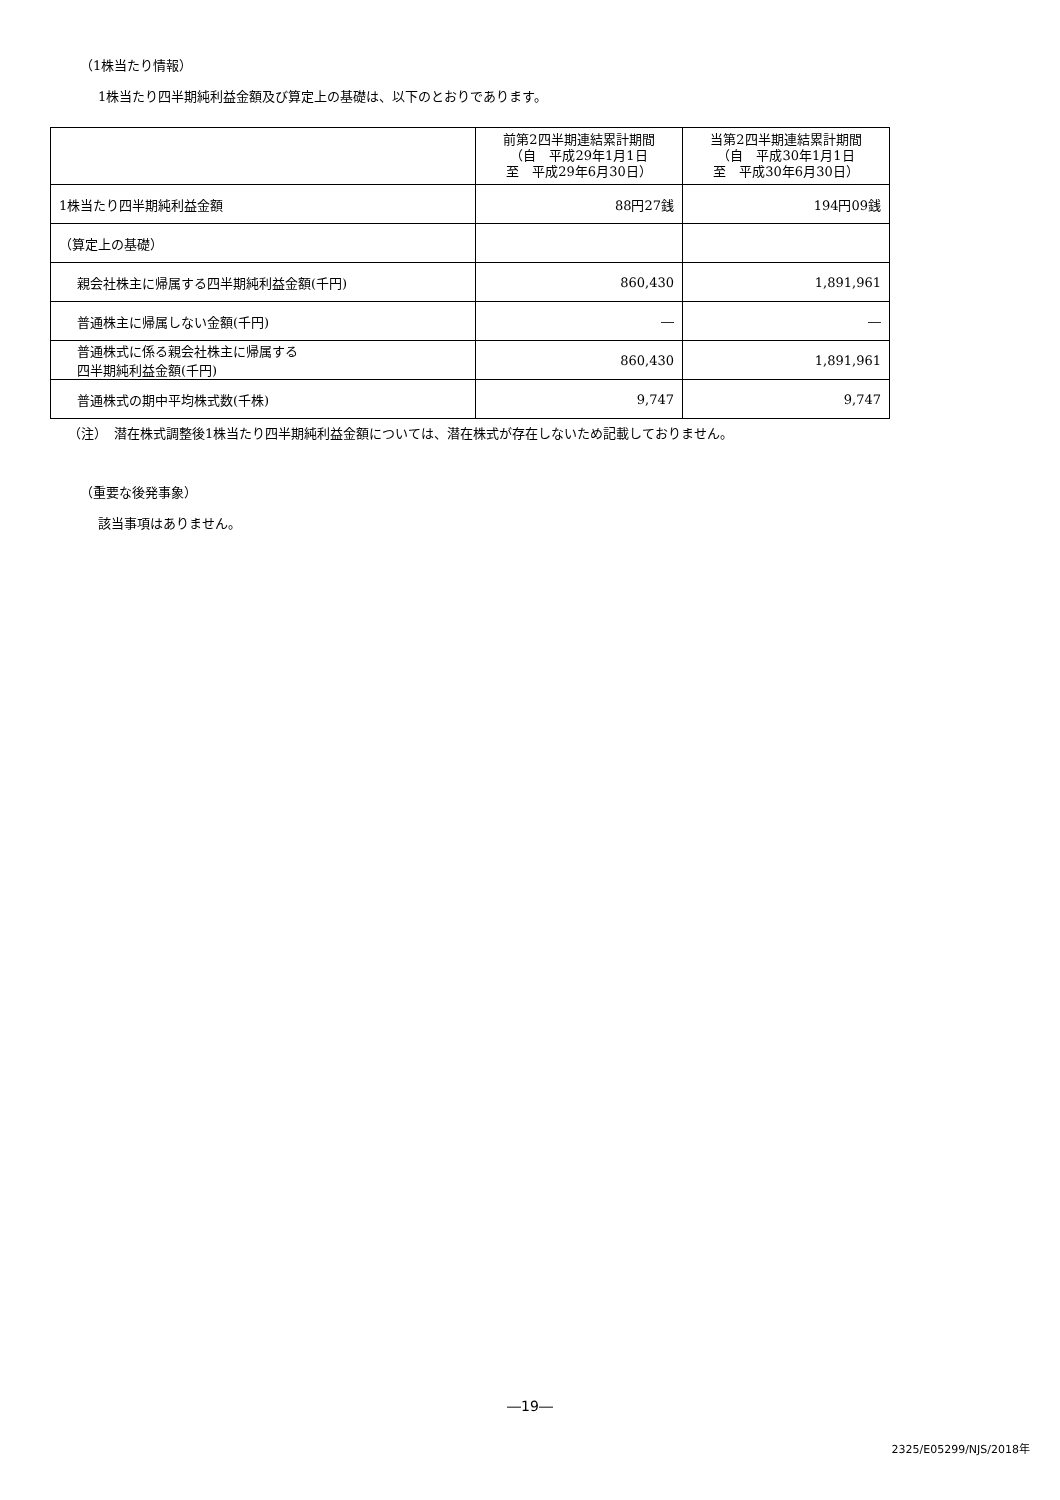（1株当たり情報）
1株当たり四半期純利益金額及び算定上の基礎は、以下のとおりであります。
| | 前第2四半期連結累計期間 （自 平成29年1月1日 至 平成29年6月30日） | 当第2四半期連結累計期間 （自 平成30年1月1日 至 平成30年6月30日） |
| --- | --- | --- |
| 1株当たり四半期純利益金額 | 88円27銭 | 194円09銭 |
| （算定上の基礎） | | |
| 親会社株主に帰属する四半期純利益金額(千円) | 860,430 | 1,891,961 |
| 普通株主に帰属しない金額(千円) | ― | ― |
| 普通株式に係る親会社株主に帰属する 四半期純利益金額(千円) | 860,430 | 1,891,961 |
| 普通株式の期中平均株式数(千株) | 9,747 | 9,747 |
（注）　潜在株式調整後1株当たり四半期純利益金額については、潜在株式が存在しないため記載しておりません。
（重要な後発事象）
該当事項はありません。
―19―
2325/E05299/NJS/2018年